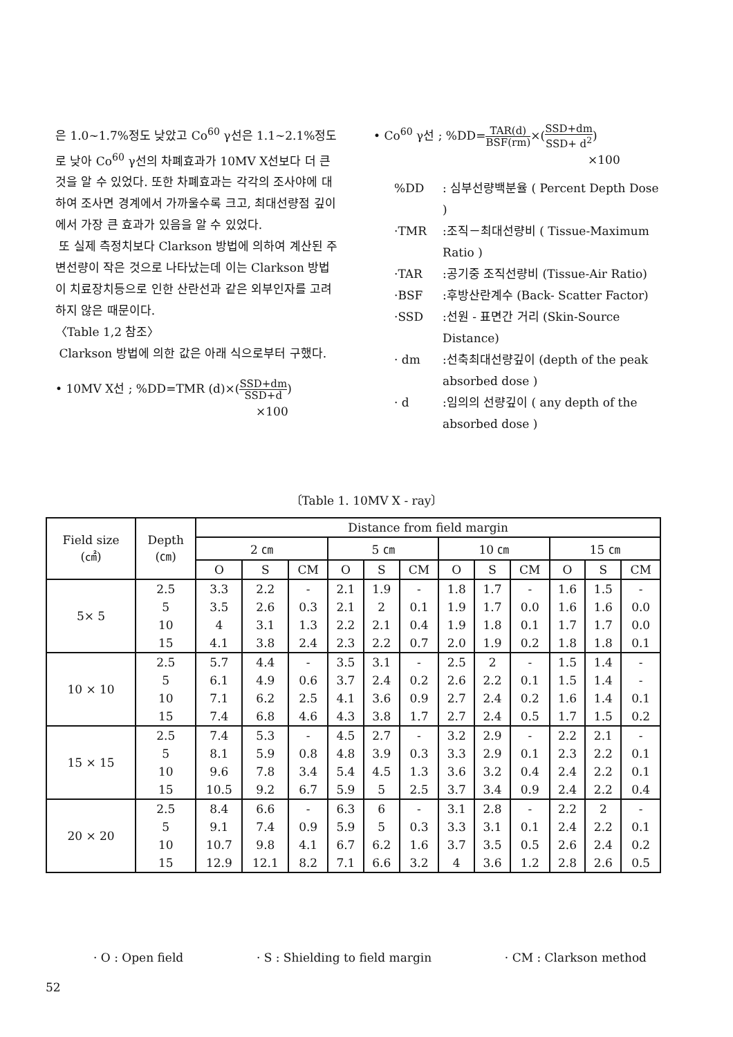은 1.0~1.7%정도 낮았고 Co<sup>60</sup> γ선은 1.1~2.1%정도로 낮아 Co<sup>60</sup> γ선의 차폐효과가 10MV X선보다 더 큰 것을 알 수 있었다. 또한 차폐효과는 각각의 조사야에 대하여 조사면 경계에서 가까울수록 크고, 최대선량점 깊이에서 가장 큰 효과가 있음을 알 수 있었다.
또 실제 측정치보다 Clarkson 방법에 의하여 계산된 주변선량이 작은 것으로 나타났는데 이는 Clarkson 방법이 치료장치등으로 인한 산란선과 같은 외부인자를 고려하지 않은 때문이다.
〈Table 1,2 참조〉
Clarkson 방법에 의한 값은 아래 식으로부터 구했다.
• 10MV X선 ; %DD=TMR (d)×(SSD+dm SSD+d)
×100
• Co<sup>60</sup> γ선 ; %DD=TAR(d) BSF(rm)×(SSD+dm SSD+ d<sup>2</sup>)
×100
%DD: 심부선량백분율 ( Percent Depth Dose )
·TMR:조직－최대선량비 ( Tissue-Maximum Ratio )
·TAR:공기중 조직선량비 (Tissue-Air Ratio)
·BSF:후방산란계수 (Back- Scatter Factor)
·SSD:선원 - 표면간 거리 (Skin-Source Distance)
· dm:선축최대선량깊이 (depth of the peak absorbed dose )
· d:임의의 선량깊이 ( any depth of the absorbed dose )
〔Table 1. 10MV X - ray〕
| Field size (㎠) | Depth (㎝) | Distance from field margin | | | | | | | | | | | |
| --- | --- | --- | --- | --- | --- | --- | --- | --- | --- | --- | --- | --- | --- |
| | | 2 ㎝ | | | 5 ㎝ | | | 10 ㎝ | | | 15 ㎝ | | |
| | | O | S | CM | O | S | CM | O | S | CM | O | S | CM |
| 5× 5 | 2.5 | 3.3 | 2.2 | - | 2.1 | 1.9 | - | 1.8 | 1.7 | - | 1.6 | 1.5 | - |
| | 5 | 3.5 | 2.6 | 0.3 | 2.1 | 2 | 0.1 | 1.9 | 1.7 | 0.0 | 1.6 | 1.6 | 0.0 |
| | 10 | 4 | 3.1 | 1.3 | 2.2 | 2.1 | 0.4 | 1.9 | 1.8 | 0.1 | 1.7 | 1.7 | 0.0 |
| | 15 | 4.1 | 3.8 | 2.4 | 2.3 | 2.2 | 0.7 | 2.0 | 1.9 | 0.2 | 1.8 | 1.8 | 0.1 |
| 10 × 10 | 2.5 | 5.7 | 4.4 | - | 3.5 | 3.1 | - | 2.5 | 2 | - | 1.5 | 1.4 | - |
| | 5 | 6.1 | 4.9 | 0.6 | 3.7 | 2.4 | 0.2 | 2.6 | 2.2 | 0.1 | 1.5 | 1.4 | - |
| | 10 | 7.1 | 6.2 | 2.5 | 4.1 | 3.6 | 0.9 | 2.7 | 2.4 | 0.2 | 1.6 | 1.4 | 0.1 |
| | 15 | 7.4 | 6.8 | 4.6 | 4.3 | 3.8 | 1.7 | 2.7 | 2.4 | 0.5 | 1.7 | 1.5 | 0.2 |
| 15 × 15 | 2.5 | 7.4 | 5.3 | - | 4.5 | 2.7 | - | 3.2 | 2.9 | - | 2.2 | 2.1 | - |
| | 5 | 8.1 | 5.9 | 0.8 | 4.8 | 3.9 | 0.3 | 3.3 | 2.9 | 0.1 | 2.3 | 2.2 | 0.1 |
| | 10 | 9.6 | 7.8 | 3.4 | 5.4 | 4.5 | 1.3 | 3.6 | 3.2 | 0.4 | 2.4 | 2.2 | 0.1 |
| | 15 | 10.5 | 9.2 | 6.7 | 5.9 | 5 | 2.5 | 3.7 | 3.4 | 0.9 | 2.4 | 2.2 | 0.4 |
| 20 × 20 | 2.5 | 8.4 | 6.6 | - | 6.3 | 6 | - | 3.1 | 2.8 | - | 2.2 | 2 | - |
| | 5 | 9.1 | 7.4 | 0.9 | 5.9 | 5 | 0.3 | 3.3 | 3.1 | 0.1 | 2.4 | 2.2 | 0.1 |
| | 10 | 10.7 | 9.8 | 4.1 | 6.7 | 6.2 | 1.6 | 3.7 | 3.5 | 0.5 | 2.6 | 2.4 | 0.2 |
| | 15 | 12.9 | 12.1 | 8.2 | 7.1 | 6.6 | 3.2 | 4 | 3.6 | 1.2 | 2.8 | 2.6 | 0.5 |
· O : Open field · S : Shielding to field margin · CM : Clarkson method
52